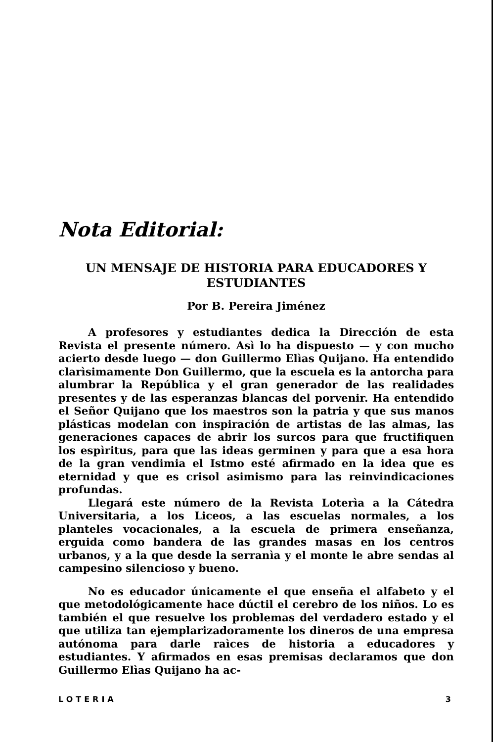Nota Editorial:
UN MENSAJE DE HISTORIA PARA EDUCADORES Y ESTUDIANTES
Por B. Pereira Jiménez
A profesores y estudiantes dedica la Dirección de esta Revista el presente número. Asì lo ha dispuesto — y con mucho acierto desde luego — don Guillermo Elìas Quijano. Ha entendido clarìsimamente Don Guillermo, que la escuela es la antorcha para alumbrar la República y el gran generador de las realidades presentes y de las esperanzas blancas del porvenir. Ha entendido el Señor Quijano que los maestros son la patria y que sus manos plásticas modelan con inspiración de artistas de las almas, las generaciones capaces de abrir los surcos para que fructifiquen los espìritus, para que las ideas germinen y para que a esa hora de la gran vendimia el Istmo esté afirmado en la idea que es eternidad y que es crisol asimismo para las reinvindicaciones profundas.
Llegará este número de la Revista Loterìa a la Cátedra Universitaria, a los Liceos, a las escuelas normales, a los planteles vocacionales, a la escuela de primera enseñanza, erguida como bandera de las grandes masas en los centros urbanos, y a la que desde la serranìa y el monte le abre sendas al campesino silencioso y bueno.
No es educador únicamente el que enseña el alfabeto y el que metodológicamente hace dúctil el cerebro de los niños. Lo es también el que resuelve los problemas del verdadero estado y el que utiliza tan ejemplarizadoramente los dineros de una empresa autónoma para darle raìces de historia a educadores y estudiantes. Y afirmados en esas premisas declaramos que don Guillermo Elìas Quijano ha ac-
LOTERIA 3